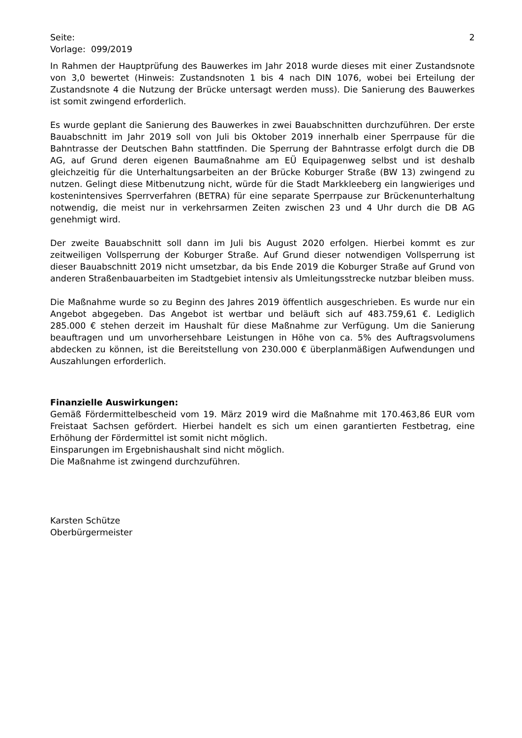Seite: 2
Vorlage: 099/2019
In Rahmen der Hauptprüfung des Bauwerkes im Jahr 2018 wurde dieses mit einer Zustandsnote von 3,0 bewertet (Hinweis: Zustandsnoten 1 bis 4 nach DIN 1076, wobei bei Erteilung der Zustandsnote 4 die Nutzung der Brücke untersagt werden muss). Die Sanierung des Bauwerkes ist somit zwingend erforderlich.
Es wurde geplant die Sanierung des Bauwerkes in zwei Bauabschnitten durchzuführen. Der erste Bauabschnitt im Jahr 2019 soll von Juli bis Oktober 2019 innerhalb einer Sperrpause für die Bahntrasse der Deutschen Bahn stattfinden. Die Sperrung der Bahntrasse erfolgt durch die DB AG, auf Grund deren eigenen Baumaßnahme am EÜ Equipagenweg selbst und ist deshalb gleichzeitig für die Unterhaltungsarbeiten an der Brücke Koburger Straße (BW 13) zwingend zu nutzen. Gelingt diese Mitbenutzung nicht, würde für die Stadt Markkleeberg ein langwieriges und kostenintensives Sperrverfahren (BETRA) für eine separate Sperrpause zur Brückenunterhaltung notwendig, die meist nur in verkehrsarmen Zeiten zwischen 23 und 4 Uhr durch die DB AG genehmigt wird.
Der zweite Bauabschnitt soll dann im Juli bis August 2020 erfolgen. Hierbei kommt es zur zeitweiligen Vollsperrung der Koburger Straße. Auf Grund dieser notwendigen Vollsperrung ist dieser Bauabschnitt 2019 nicht umsetzbar, da bis Ende 2019 die Koburger Straße auf Grund von anderen Straßenbauarbeiten im Stadtgebiet intensiv als Umleitungsstrecke nutzbar bleiben muss.
Die Maßnahme wurde so zu Beginn des Jahres 2019 öffentlich ausgeschrieben. Es wurde nur ein Angebot abgegeben. Das Angebot ist wertbar und beläuft sich auf 483.759,61 €. Lediglich 285.000 € stehen derzeit im Haushalt für diese Maßnahme zur Verfügung. Um die Sanierung beauftragen und um unvorhersehbare Leistungen in Höhe von ca. 5% des Auftragsvolumens abdecken zu können, ist die Bereitstellung von 230.000 € überplanmäßigen Aufwendungen und Auszahlungen erforderlich.
Finanzielle Auswirkungen:
Gemäß Fördermittelbescheid vom 19. März 2019 wird die Maßnahme mit 170.463,86 EUR vom Freistaat Sachsen gefördert. Hierbei handelt es sich um einen garantierten Festbetrag, eine Erhöhung der Fördermittel ist somit nicht möglich.
Einsparungen im Ergebnishaushalt sind nicht möglich.
Die Maßnahme ist zwingend durchzuführen.
Karsten Schütze
Oberbürgermeister